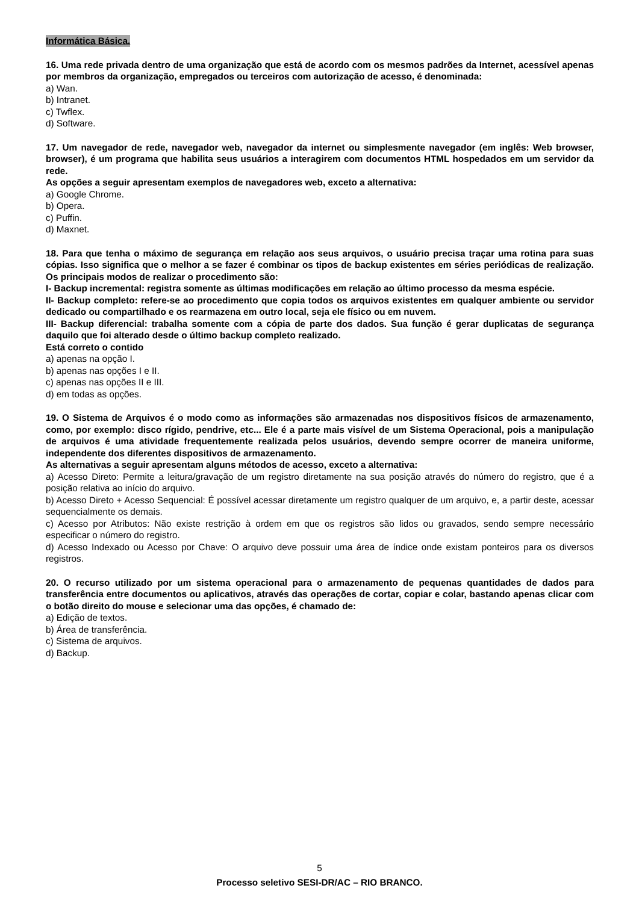Informática Básica.
16. Uma rede privada dentro de uma organização que está de acordo com os mesmos padrões da Internet, acessível apenas por membros da organização, empregados ou terceiros com autorização de acesso, é denominada:
a) Wan.
b) Intranet.
c) Twflex.
d) Software.
17. Um navegador de rede, navegador web, navegador da internet ou simplesmente navegador (em inglês: Web browser, browser), é um programa que habilita seus usuários a interagirem com documentos HTML hospedados em um servidor da rede.
As opções a seguir apresentam exemplos de navegadores web, exceto a alternativa:
a) Google Chrome.
b) Opera.
c) Puffin.
d) Maxnet.
18. Para que tenha o máximo de segurança em relação aos seus arquivos, o usuário precisa traçar uma rotina para suas cópias. Isso significa que o melhor a se fazer é combinar os tipos de backup existentes em séries periódicas de realização. Os principais modos de realizar o procedimento são:
I- Backup incremental: registra somente as últimas modificações em relação ao último processo da mesma espécie.
II- Backup completo: refere-se ao procedimento que copia todos os arquivos existentes em qualquer ambiente ou servidor dedicado ou compartilhado e os rearmazena em outro local, seja ele físico ou em nuvem.
III- Backup diferencial: trabalha somente com a cópia de parte dos dados. Sua função é gerar duplicatas de segurança daquilo que foi alterado desde o último backup completo realizado.
Está correto o contido
a) apenas na opção I.
b) apenas nas opções I e II.
c) apenas nas opções II e III.
d) em todas as opções.
19. O Sistema de Arquivos é o modo como as informações são armazenadas nos dispositivos físicos de armazenamento, como, por exemplo: disco rígido, pendrive, etc... Ele é a parte mais visível de um Sistema Operacional, pois a manipulação de arquivos é uma atividade frequentemente realizada pelos usuários, devendo sempre ocorrer de maneira uniforme, independente dos diferentes dispositivos de armazenamento.
As alternativas a seguir apresentam alguns métodos de acesso, exceto a alternativa:
a) Acesso Direto: Permite a leitura/gravação de um registro diretamente na sua posição através do número do registro, que é a posição relativa ao início do arquivo.
b) Acesso Direto + Acesso Sequencial: É possível acessar diretamente um registro qualquer de um arquivo, e, a partir deste, acessar sequencialmente os demais.
c) Acesso por Atributos: Não existe restrição à ordem em que os registros são lidos ou gravados, sendo sempre necessário especificar o número do registro.
d) Acesso Indexado ou Acesso por Chave: O arquivo deve possuir uma área de índice onde existam ponteiros para os diversos registros.
20. O recurso utilizado por um sistema operacional para o armazenamento de pequenas quantidades de dados para transferência entre documentos ou aplicativos, através das operações de cortar, copiar e colar, bastando apenas clicar com o botão direito do mouse e selecionar uma das opções, é chamado de:
a) Edição de textos.
b) Área de transferência.
c) Sistema de arquivos.
d) Backup.
5
Processo seletivo SESI-DR/AC – RIO BRANCO.